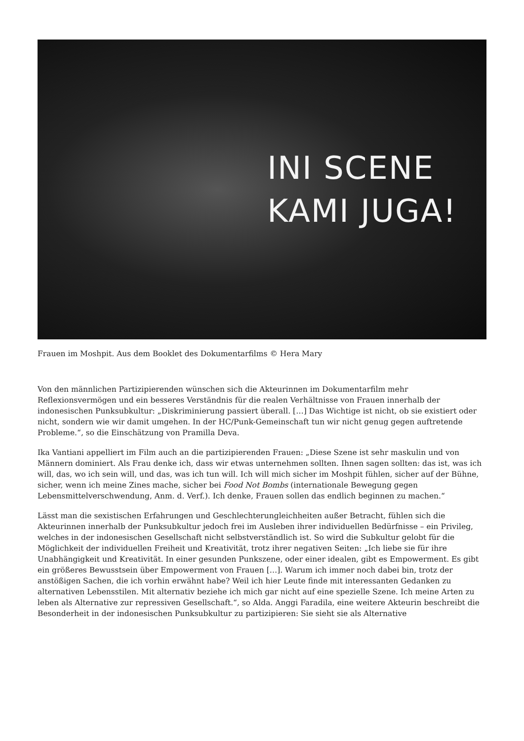INI SCENE
KAMI JUGA!
Frauen im Moshpit. Aus dem Booklet des Dokumentarfilms © Hera Mary
Von den männlichen Partizipierenden wünschen sich die Akteurinnen im Dokumentarfilm mehr Reflexionsvermögen und ein besseres Verständnis für die realen Verhältnisse von Frauen innerhalb der indonesischen Punksubkultur: „Diskriminierung passiert überall. […] Das Wichtige ist nicht, ob sie existiert oder nicht, sondern wie wir damit umgehen. In der HC/Punk-Gemeinschaft tun wir nicht genug gegen auftretende Probleme.“, so die Einschätzung von Pramilla Deva.
Ika Vantiani appelliert im Film auch an die partizipierenden Frauen: „Diese Szene ist sehr maskulin und von Männern dominiert. Als Frau denke ich, dass wir etwas unternehmen sollten. Ihnen sagen sollten: das ist, was ich will, das, wo ich sein will, und das, was ich tun will. Ich will mich sicher im Moshpit fühlen, sicher auf der Bühne, sicher, wenn ich meine Zines mache, sicher bei Food Not Bombs (internationale Bewegung gegen Lebensmittelverschwendung, Anm. d. Verf.). Ich denke, Frauen sollen das endlich beginnen zu machen.“
Lässt man die sexistischen Erfahrungen und Geschlechterungleichheiten außer Betracht, fühlen sich die Akteurinnen innerhalb der Punksubkultur jedoch frei im Ausleben ihrer individuellen Bedürfnisse – ein Privileg, welches in der indonesischen Gesellschaft nicht selbstverständlich ist. So wird die Subkultur gelobt für die Möglichkeit der individuellen Freiheit und Kreativität, trotz ihrer negativen Seiten: „Ich liebe sie für ihre Unabhängigkeit und Kreativität. In einer gesunden Punkszene, oder einer idealen, gibt es Empowerment. Es gibt ein größeres Bewusstsein über Empowerment von Frauen […]. Warum ich immer noch dabei bin, trotz der anstößigen Sachen, die ich vorhin erwähnt habe? Weil ich hier Leute finde mit interessanten Gedanken zu alternativen Lebensstilen. Mit alternativ beziehe ich mich gar nicht auf eine spezielle Szene. Ich meine Arten zu leben als Alternative zur repressiven Gesellschaft.“, so Alda. Anggi Faradila, eine weitere Akteurin beschreibt die Besonderheit in der indonesischen Punksubkultur zu partizipieren: Sie sieht sie als Alternative